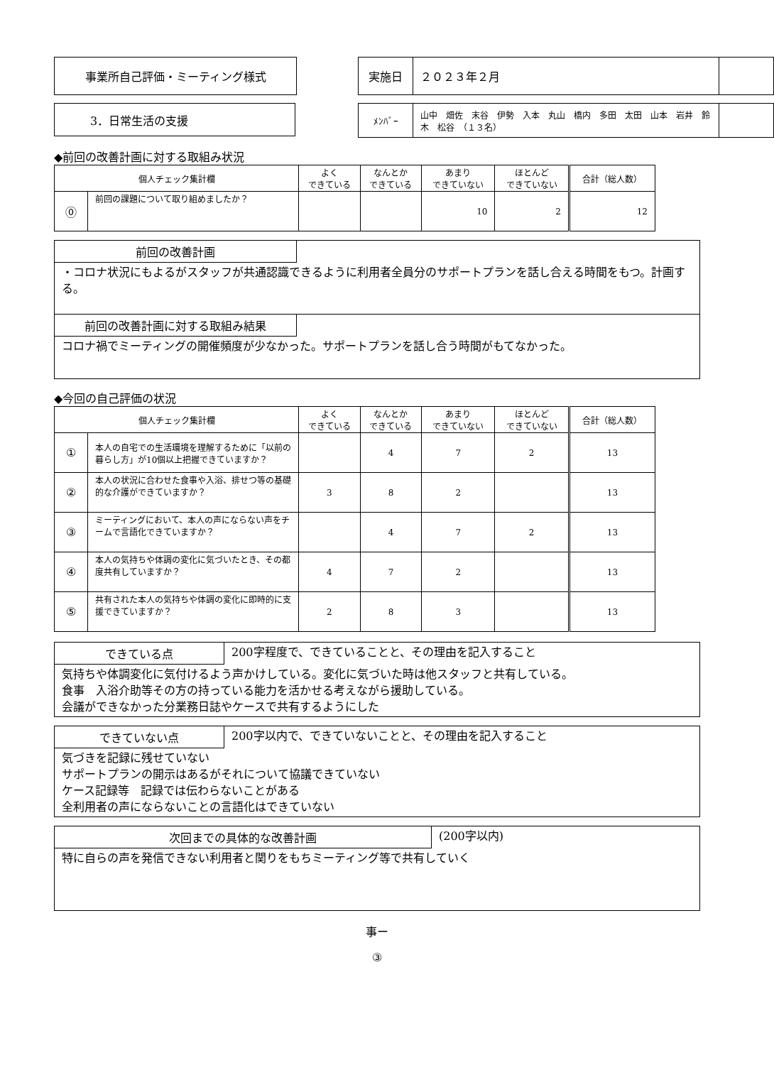事業所自己評価・ミーティング様式
| 実施日 | ２０２３年２月 | |
3．日常生活の支援
| ﾒﾝﾊﾞｰ | 山中 畑佐 末谷 伊勢 入本 丸山 橋内 多田 太田 山本 岩井 鈴木 松谷 （１３名） | |
◆前回の改善計画に対する取組み状況
| 個人チェック集計欄 | | よく できている | なんとか できている | あまり できていない | ほとんど できていない | 合計（総人数） |
| --- | --- | --- | --- | --- | --- | --- |
| ⓪ | 前回の課題について取り組めましたか？ | | | 10 | 2 | 12 |
前回の改善計画
・コロナ状況にもよるがスタッフが共通認識できるように利用者全員分のサポートプランを話し合える時間をもつ。計画する。
前回の改善計画に対する取組み結果
コロナ禍でミーティングの開催頻度が少なかった。サポートプランを話し合う時間がもてなかった。
◆今回の自己評価の状況
| 個人チェック集計欄 | | よく できている | なんとか できている | あまり できていない | ほとんど できていない | 合計（総人数） |
| --- | --- | --- | --- | --- | --- | --- |
| ① | 本人の自宅での生活環境を理解するために「以前の暮らし方」が10個以上把握できていますか？ | | 4 | 7 | 2 | 13 |
| ② | 本人の状況に合わせた食事や入浴、排せつ等の基礎的な介護ができていますか？ | 3 | 8 | 2 | | 13 |
| ③ | ミーティングにおいて、本人の声にならない声をチームで言語化できていますか？ | | 4 | 7 | 2 | 13 |
| ④ | 本人の気持ちや体調の変化に気づいたとき、その都度共有していますか？ | 4 | 7 | 2 | | 13 |
| ⑤ | 共有された本人の気持ちや体調の変化に即時的に支援できていますか？ | 2 | 8 | 3 | | 13 |
できている点
200字程度で、できていることと、その理由を記入すること
気持ちや体調変化に気付けるよう声かけしている。変化に気づいた時は他スタッフと共有している。
食事　入浴介助等その方の持っている能力を活かせる考えながら援助している。
会議ができなかった分業務日誌やケースで共有するようにした
できていない点
200字以内で、できていないことと、その理由を記入すること
気づきを記録に残せていない
サポートプランの開示はあるがそれについて協議できていない
ケース記録等　記録では伝わらないことがある
全利用者の声にならないことの言語化はできていない
次回までの具体的な改善計画
(200字以内)
特に自らの声を発信できない利用者と関りをもちミーティング等で共有していく
事ー
③